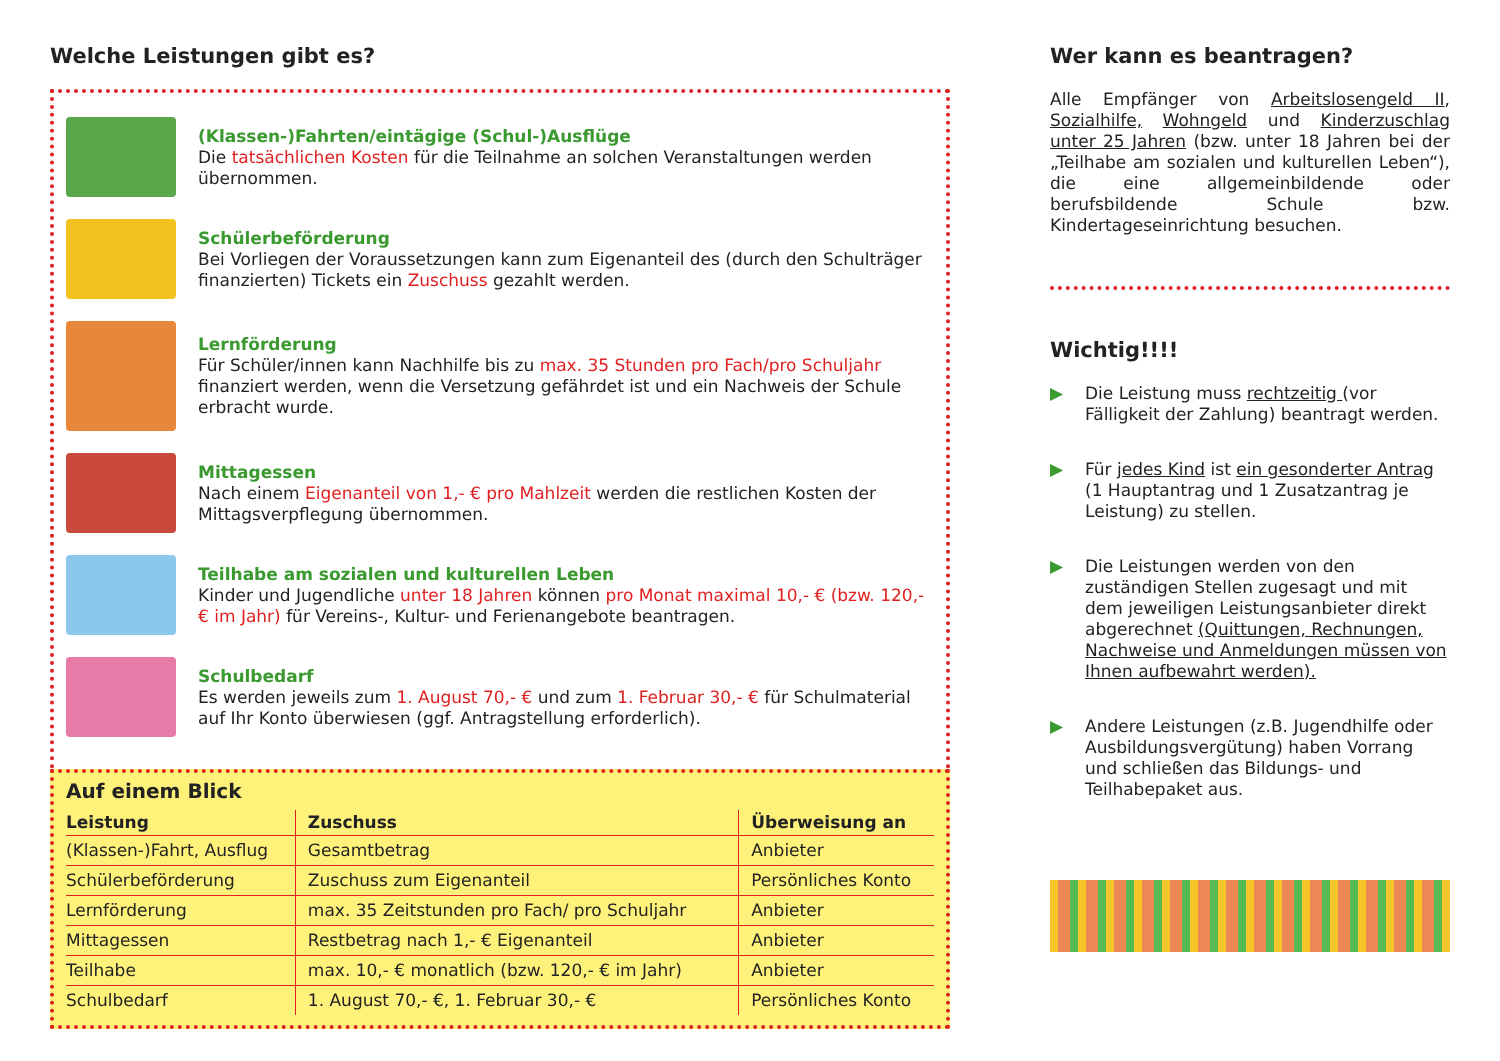Welche Leistungen gibt es?
(Klassen-)Fahrten/eintägige (Schul-)Ausflüge
Die tatsächlichen Kosten für die Teilnahme an solchen Veranstaltungen werden übernommen.
Schülerbeförderung
Bei Vorliegen der Voraussetzungen kann zum Eigenanteil des (durch den Schulträger finanzierten) Tickets ein Zuschuss gezahlt werden.
Lernförderung
Für Schüler/innen kann Nachhilfe bis zu max. 35 Stunden pro Fach/pro Schuljahr finanziert werden, wenn die Versetzung gefährdet ist und ein Nachweis der Schule erbracht wurde.
Mittagessen
Nach einem Eigenanteil von 1,- € pro Mahlzeit werden die restlichen Kosten der Mittagsverpflegung übernommen.
Teilhabe am sozialen und kulturellen Leben
Kinder und Jugendliche unter 18 Jahren können pro Monat maximal 10,- € (bzw. 120,- € im Jahr) für Vereins-, Kultur- und Ferienangebote beantragen.
Schulbedarf
Es werden jeweils zum 1. August 70,- € und zum 1. Februar 30,- € für Schulmaterial auf Ihr Konto überwiesen (ggf. Antragstellung erforderlich).
Auf einem Blick
| Leistung | Zuschuss | Überweisung an |
| --- | --- | --- |
| (Klassen-)Fahrt, Ausflug | Gesamtbetrag | Anbieter |
| Schülerbeförderung | Zuschuss zum Eigenanteil | Persönliches Konto |
| Lernförderung | max. 35 Zeitstunden pro Fach/ pro Schuljahr | Anbieter |
| Mittagessen | Restbetrag nach 1,- € Eigenanteil | Anbieter |
| Teilhabe | max. 10,- € monatlich (bzw. 120,- € im Jahr) | Anbieter |
| Schulbedarf | 1. August 70,- €, 1. Februar 30,- € | Persönliches Konto |
Wer kann es beantragen?
Alle Empfänger von Arbeitslosengeld II, Sozialhilfe, Wohngeld und Kinderzuschlag unter 25 Jahren (bzw. unter 18 Jahren bei der „Teilhabe am sozialen und kulturellen Leben“), die eine allgemeinbildende oder berufsbildende Schule bzw. Kindertageseinrichtung besuchen.
Wichtig!!!!
▶ Die Leistung muss rechtzeitig (vor Fälligkeit der Zahlung) beantragt werden.
▶ Für jedes Kind ist ein gesonderter Antrag (1 Hauptantrag und 1 Zusatzantrag je Leistung) zu stellen.
▶ Die Leistungen werden von den zuständigen Stellen zugesagt und mit dem jeweiligen Leistungsanbieter direkt abgerechnet (Quittungen, Rechnungen, Nachweise und Anmeldungen müssen von Ihnen aufbewahrt werden).
▶ Andere Leistungen (z.B. Jugendhilfe oder Ausbildungsvergütung) haben Vorrang und schließen das Bildungs- und Teilhabepaket aus.